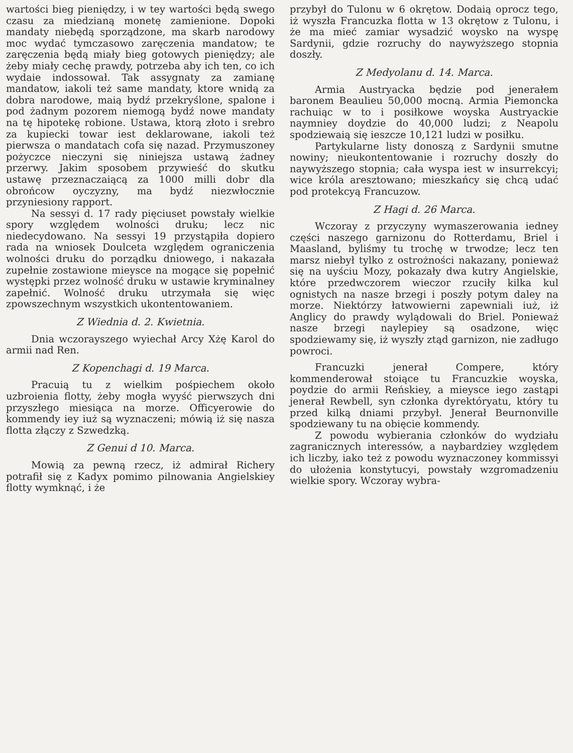wartości bieg pieniędzy, i w tey wartości będą swego czasu za miedzianą monetę zamienione. Dopoki mandaty niebędą sporządzone, ma skarb narodowy moc wydać tymczasowo zaręczenia mandatow; te zaręczenia będą miały bieg gotowych pieniędzy; ale żeby miały cechę prawdy, potrzeba aby ich ten, co ich wydaie indossował. Tak assygnaty za zamianę mandatow, iakoli też same mandaty, ktore wnidą za dobra narodowe, maią bydź przekryślone, spalone i pod żadnym pozorem niemogą bydź nowe mandaty na tę hipotekę robione. Ustawa, ktorą złoto i srebro za kupiecki towar iest deklarowane, iakoli też pierwsza o mandatach cofa się nazad. Przymuszoney pożyczce nieczyni się niniejsza ustawą żadney przerwy. Jakim sposobem przywieść do skutku ustawę przeznaczaiącą za 1000 milli dobr dla obrońcow oyczyzny, ma bydź niezwłocznie przyniesiony rapport.
Na sessyi d. 17 rady pięciuset powstały wielkie spory względem wolności druku; lecz nic niedecydowano. Na sessyi 19 przystąpiła dopiero rada na wniosek Doulceta względem ograniczenia wolności druku do porządku dniowego, i nakazała zupełnie zostawione mieysce na mogące się popełnić występki przez wolność druku w ustawie kryminalney zapełnić. Wolność druku utrzymała się więc zpowszechnym wszystkich ukontentowaniem.
Z Wiednia d. 2. Kwietnia.
Dnia wczorayszego wyiechał Arcy Xżę Karol do armii nad Ren.
Z Kopenchagi d. 19 Marca.
Pracuią tu z wielkim pośpiechem około uzbroienia flotty, żeby mogła wyyść pierwszych dni przyszłego miesiąca na morze. Officyerowie do kommendy iey iuż są wyznaczeni; mówią iż się nasza flotta złączy z Szwedzką.
Z Genui d 10. Marca.
Mowią za pewną rzecz, iż admirał Richery potrafił się z Kadyx pomimo pilnowania Angielskiey flotty wymknąć, i że
przybył do Tulonu w 6 okrętow. Dodaią oprocz tego, iż wyszła Francuzka flotta w 13 okrętow z Tulonu, i że ma mieć zamiar wysadzić woysko na wyspę Sardynii, gdzie rozruchy do naywyższego stopnia doszły.
Z Medyolanu d. 14. Marca.
Armia Austryacka będzie pod jenerałem baronem Beaulieu 50,000 mocną. Armia Piemoncka rachuiąc w to i posiłkowe woyska Austryackie naymniey doydzie do 40,000 ludzi; z Neapolu spodziewaią się ieszcze 10,121 ludzi w posiłku.
Partykularne listy donoszą z Sardynii smutne nowiny; nieukontentowanie i rozruchy doszły do naywyższego stopnia; cała wyspa iest w insurrekcyi; wice króla aresztowano; mieszkańcy się chcą udać pod protekcyą Francuzow.
Z Hagi d. 26 Marca.
Wczoray z przyczyny wymaszerowania iedney części naszego garnizonu do Rotterdamu, Briel i Maasland, byliśmy tu trochę w trwodze; lecz ten marsz niebył tylko z ostrożności nakazany, ponieważ się na uyściu Mozy, pokazały dwa kutry Angielskie, które przedwczorem wieczor rzuciły kilka kul ognistych na nasze brzegi i poszły potym daley na morze. Niektórzy łatwowierni zapewniali iuż, iż Anglicy do prawdy wylądowali do Briel. Ponieważ nasze brzegi naylepiey są osadzone, więc spodziewamy się, iż wyszły ztąd garnizon, nie zadługo powroci.
Francuzki jenerał Compere, który kommenderował stoiące tu Francuzkie woyska, poydzie do armii Reńskiey, a mieysce iego zastąpi jenerał Rewbell, syn członka dyrektóryatu, który tu przed kilką dniami przybył. Jenerał Beurnonville spodziewany tu na obięcie kommendy.
Z powodu wybierania członków do wydziału zagranicznych interessów, a naybardziey względem ich liczby, iako też z powodu wyznaczoney kommissyi do ułożenia konstytucyi, powstały wzgromadzeniu wielkie spory. Wczoray wybra-